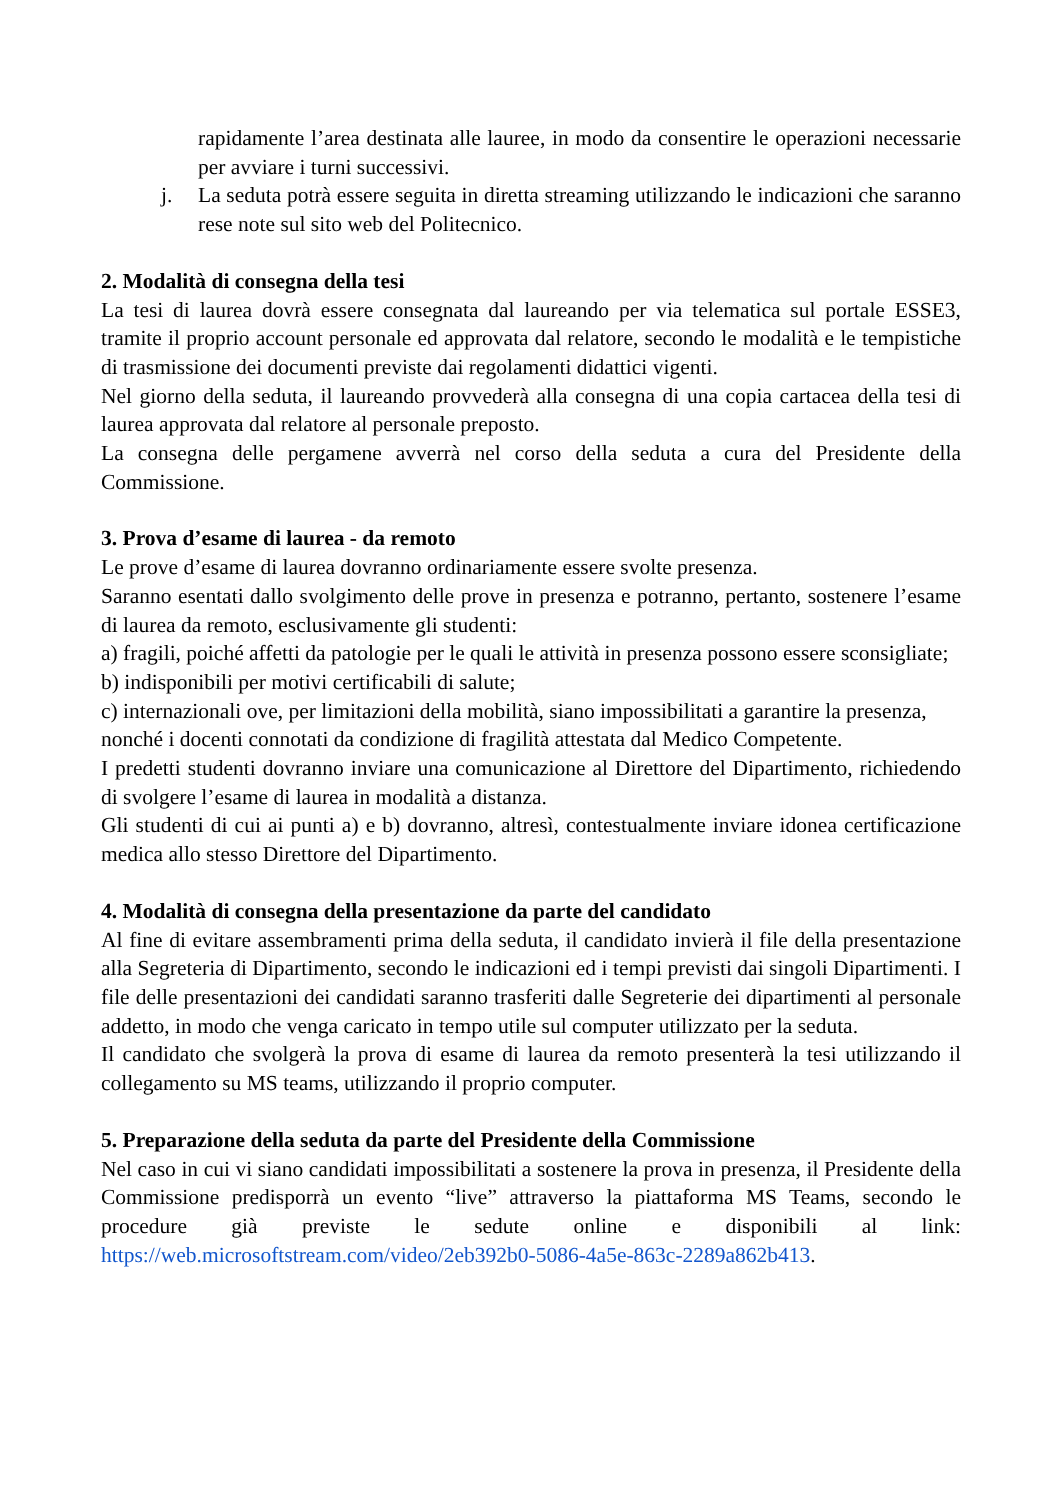rapidamente l’area destinata alle lauree, in modo da consentire le operazioni necessarie per avviare i turni successivi.
j. La seduta potrà essere seguita in diretta streaming utilizzando le indicazioni che saranno rese note sul sito web del Politecnico.
2. Modalità di consegna della tesi
La tesi di laurea dovrà essere consegnata dal laureando per via telematica sul portale ESSE3, tramite il proprio account personale ed approvata dal relatore, secondo le modalità e le tempistiche di trasmissione dei documenti previste dai regolamenti didattici vigenti.
Nel giorno della seduta, il laureando provvederà alla consegna di una copia cartacea della tesi di laurea approvata dal relatore al personale preposto.
La consegna delle pergamene avverrà nel corso della seduta a cura del Presidente della Commissione.
3. Prova d’esame di laurea - da remoto
Le prove d’esame di laurea dovranno ordinariamente essere svolte presenza.
Saranno esentati dallo svolgimento delle prove in presenza e potranno, pertanto, sostenere l’esame di laurea da remoto, esclusivamente gli studenti:
a) fragili, poiché affetti da patologie per le quali le attività in presenza possono essere sconsigliate;
b) indisponibili per motivi certificabili di salute;
c) internazionali ove, per limitazioni della mobilità, siano impossibilitati a garantire la presenza,
nonché i docenti connotati da condizione di fragilità attestata dal Medico Competente.
I predetti studenti dovranno inviare una comunicazione al Direttore del Dipartimento, richiedendo di svolgere l’esame di laurea in modalità a distanza.
Gli studenti di cui ai punti a) e b) dovranno, altresì, contestualmente inviare idonea certificazione medica allo stesso Direttore del Dipartimento.
4. Modalità di consegna della presentazione da parte del candidato
Al fine di evitare assembramenti prima della seduta, il candidato invierà il file della presentazione alla Segreteria di Dipartimento, secondo le indicazioni ed i tempi previsti dai singoli Dipartimenti. I file delle presentazioni dei candidati saranno trasferiti dalle Segreterie dei dipartimenti al personale addetto, in modo che venga caricato in tempo utile sul computer utilizzato per la seduta.
Il candidato che svolgerà la prova di esame di laurea da remoto presenterà la tesi utilizzando il collegamento su MS teams, utilizzando il proprio computer.
5. Preparazione della seduta da parte del Presidente della Commissione
Nel caso in cui vi siano candidati impossibilitati a sostenere la prova in presenza, il Presidente della Commissione predisporrà un evento “live” attraverso la piattaforma MS Teams, secondo le procedure già previste le sedute online e disponibili al link: https://web.microsoftstream.com/video/2eb392b0-5086-4a5e-863c-2289a862b413.